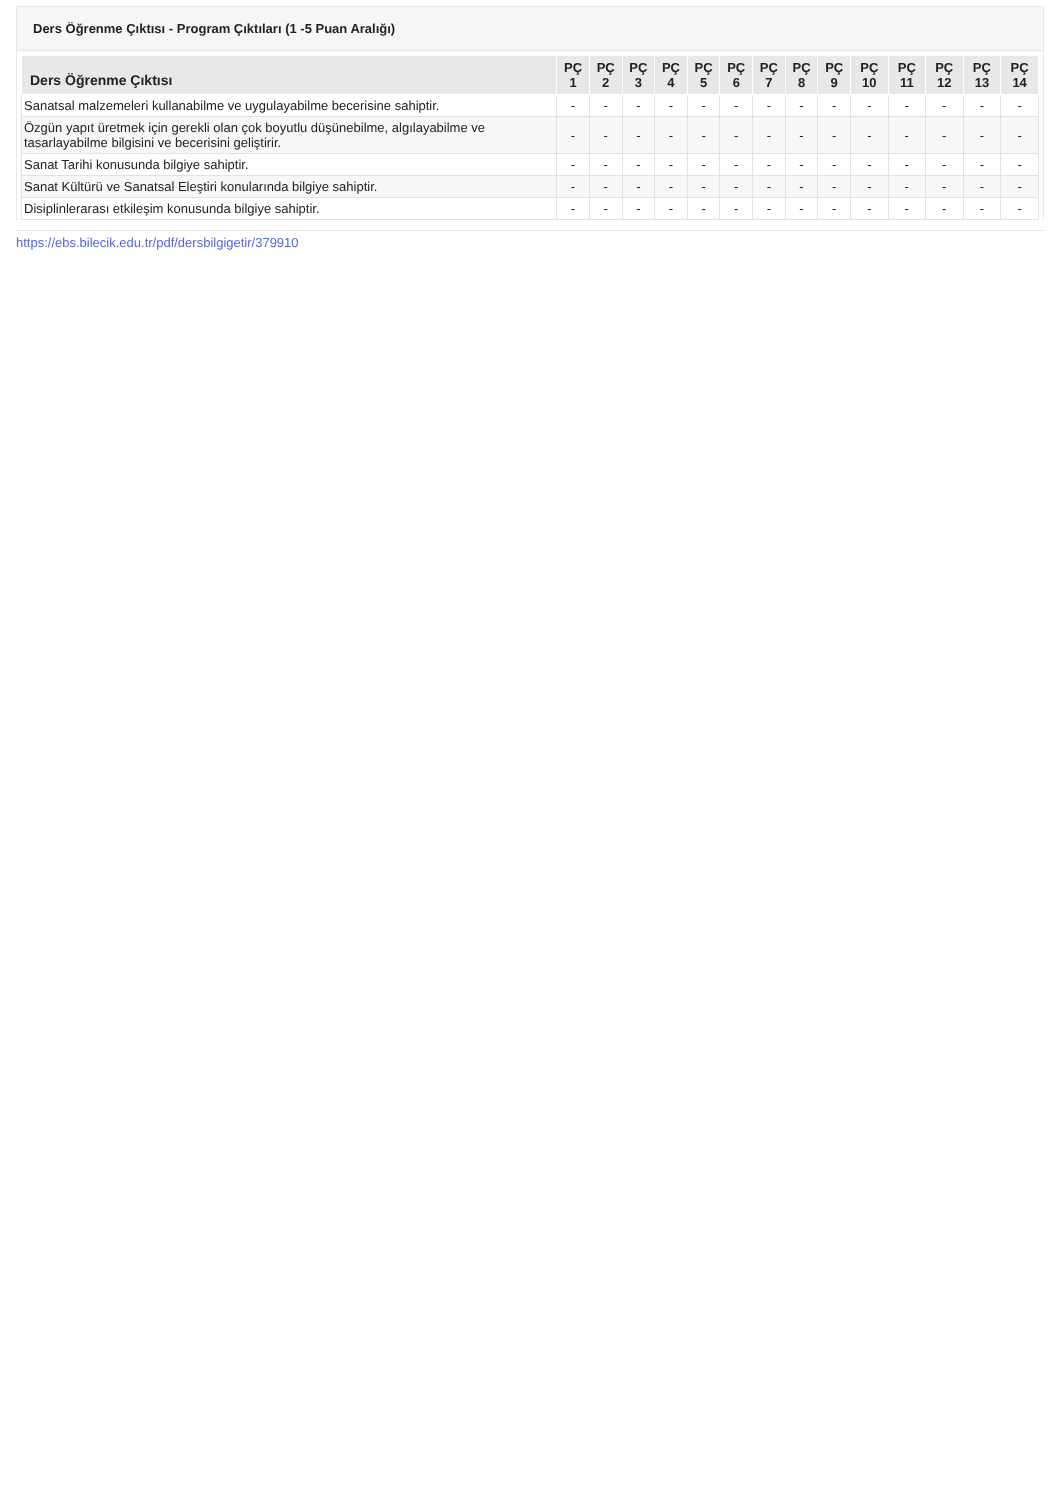Ders Öğrenme Çıktısı - Program Çıktıları (1 -5 Puan Aralığı)
| Ders Öğrenme Çıktısı | PÇ 1 | PÇ 2 | PÇ 3 | PÇ 4 | PÇ 5 | PÇ 6 | PÇ 7 | PÇ 8 | PÇ 9 | PÇ 10 | PÇ 11 | PÇ 12 | PÇ 13 | PÇ 14 |
| --- | --- | --- | --- | --- | --- | --- | --- | --- | --- | --- | --- | --- | --- | --- |
| Sanatsal malzemeleri kullanabilme ve uygulayabilme becerisine sahiptir. | - | - | - | - | - | - | - | - | - | - | - | - | - | - |
| Özgün yapıt üretmek için gerekli olan çok boyutlu düşünebilme, algılayabilme ve tasarlayabilme bilgisini ve becerisini geliştirir. | - | - | - | - | - | - | - | - | - | - | - | - | - | - |
| Sanat Tarihi konusunda bilgiye sahiptir. | - | - | - | - | - | - | - | - | - | - | - | - | - | - |
| Sanat Kültürü ve Sanatsal Eleştiri konularında bilgiye sahiptir. | - | - | - | - | - | - | - | - | - | - | - | - | - | - |
| Disiplinlerarası etkileşim konusunda bilgiye sahiptir. | - | - | - | - | - | - | - | - | - | - | - | - | - | - |
https://ebs.bilecik.edu.tr/pdf/dersbilgigetir/379910